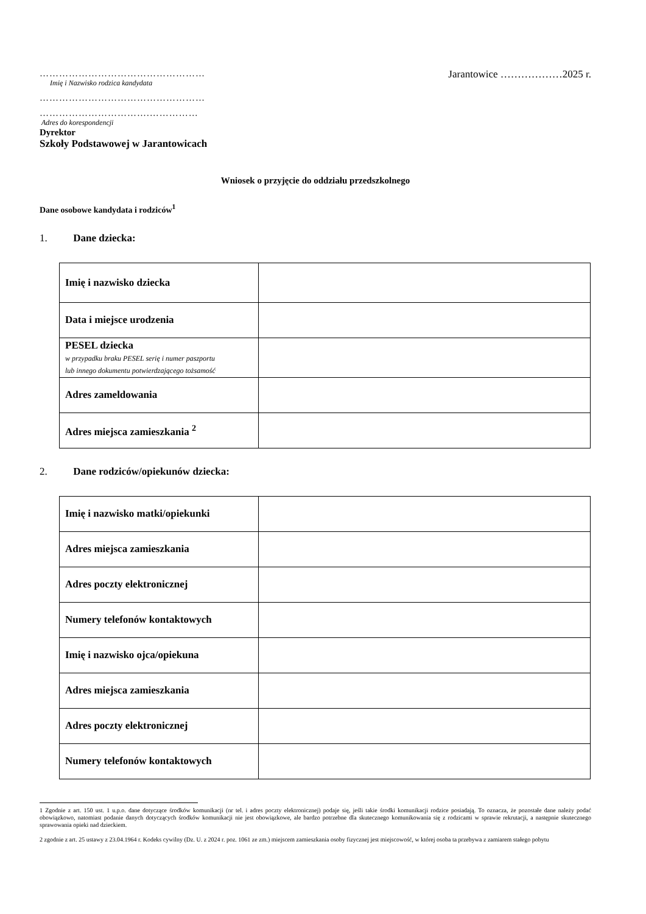……………………………………………
Imię i Nazwisko rodzica kandydata
……………………………………………
…………………………….……………
Adres do korespondencji
Dyrektor
Szkoły Podstawowej w Jarantowicach
Jarantowice ………………2025 r.
Wniosek o przyjęcie do oddziału przedszkolnego
Dane osobowe kandydata i rodziców<sup>1</sup>
1. Dane dziecka:
| Imię i nazwisko dziecka | |
| Data i miejsce urodzenia | |
| PESEL dziecka w przypadku braku PESEL serię i numer paszportu lub innego dokumentu potwierdzającego tożsamość | |
| Adres zameldowania | |
| Adres miejsca zamieszkania <sup>2</sup> | |
2. Dane rodziców/opiekunów dziecka:
| Imię i nazwisko matki/opiekunki | |
| Adres miejsca zamieszkania | |
| Adres poczty elektronicznej | |
| Numery telefonów kontaktowych | |
| Imię i nazwisko ojca/opiekuna | |
| Adres miejsca zamieszkania | |
| Adres poczty elektronicznej | |
| Numery telefonów kontaktowych | |
1 Zgodnie z art. 150 ust. 1 u.p.o. dane dotyczące środków komunikacji (nr tel. i adres poczty elektronicznej) podaje się, jeśli takie środki komunikacji rodzice posiadają. To oznacza, że pozostałe dane należy podać obowiązkowo, natomiast podanie danych dotyczących środków komunikacji nie jest obowiązkowe, ale bardzo potrzebne dla skutecznego komunikowania się z rodzicami w sprawie rekrutacji, a następnie skutecznego sprawowania opieki nad dzieckiem.
2 zgodnie z art. 25 ustawy z 23.04.1964 r. Kodeks cywilny (Dz. U. z 2024 r. poz. 1061 ze zm.) miejscem zamieszkania osoby fizycznej jest miejscowość, w której osoba ta przebywa z zamiarem stałego pobytu